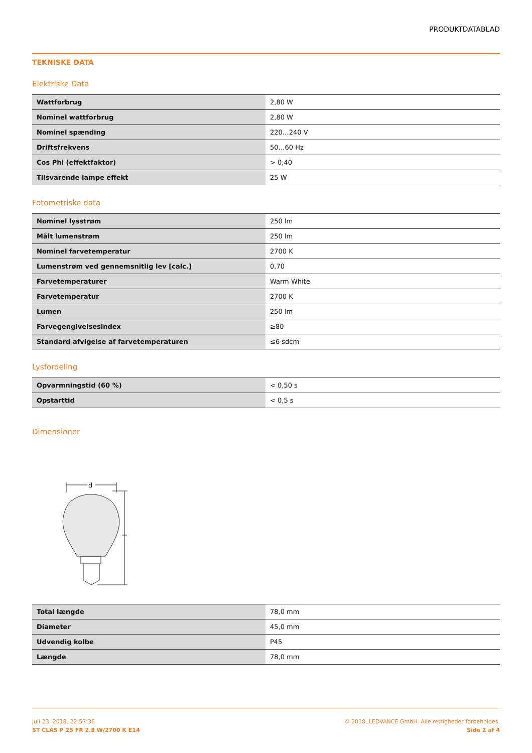PRODUKTDATABLAD
TEKNISKE DATA
Elektriske Data
| Wattforbrug | 2,80 W |
| Nominel wattforbrug | 2,80 W |
| Nominel spænding | 220…240 V |
| Driftsfrekvens | 50…60 Hz |
| Cos Phi (effektfaktor) | > 0,40 |
| Tilsvarende lampe effekt | 25 W |
Fotometriske data
| Nominel lysstrøm | 250 lm |
| Målt lumenstrøm | 250 lm |
| Nominel farvetemperatur | 2700 K |
| Lumenstrøm ved gennemsnitlig lev [calc.] | 0,70 |
| Farvetemperaturer | Warm White |
| Farvetemperatur | 2700 K |
| Lumen | 250 lm |
| Farvegengivelsesindex | ≥80 |
| Standard afvigelse af farvetemperaturen | ≤6 sdcm |
Lysfordeling
| Opvarmningstid (60 %) | < 0,50 s |
| Opstarttid | < 0,5 s |
Dimensioner
d
| Total længde | 78,0 mm |
| Diameter | 45,0 mm |
| Udvendig kolbe | P45 |
| Længde | 78,0 mm |
juli 23, 2018, 22:57:36
ST CLAS P 25 FR 2.8 W/2700 K E14
© 2018, LEDVANCE GmbH. Alle rettigheder forbeholdes.
Side 2 af 4